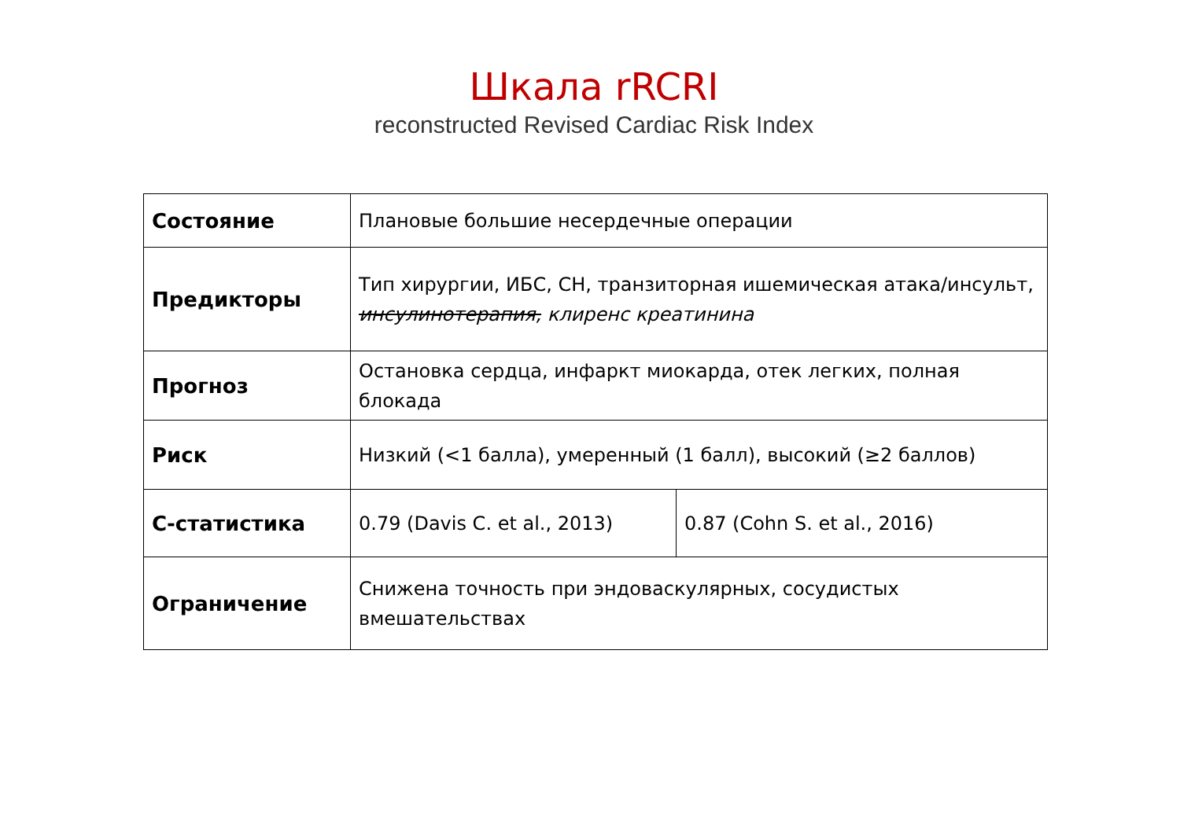Шкала rRCRI
reconstructed Revised Cardiac Risk Index
| Состояние | Плановые большие несердечные операции | |
| Предикторы | Тип хирургии, ИБС, СН, транзиторная ишемическая атака/инсульт, инсулинотерапия, клиренс креатинина | |
| Прогноз | Остановка сердца, инфаркт миокарда, отек легких, полная блокада | |
| Риск | Низкий (<1 балла), умеренный (1 балл), высокий (≥2 баллов) | |
| С-статистика | 0.79 (Davis C. et al., 2013) | 0.87 (Cohn S. et al., 2016) |
| Ограничение | Снижена точность при эндоваскулярных, сосудистых вмешательствах | |